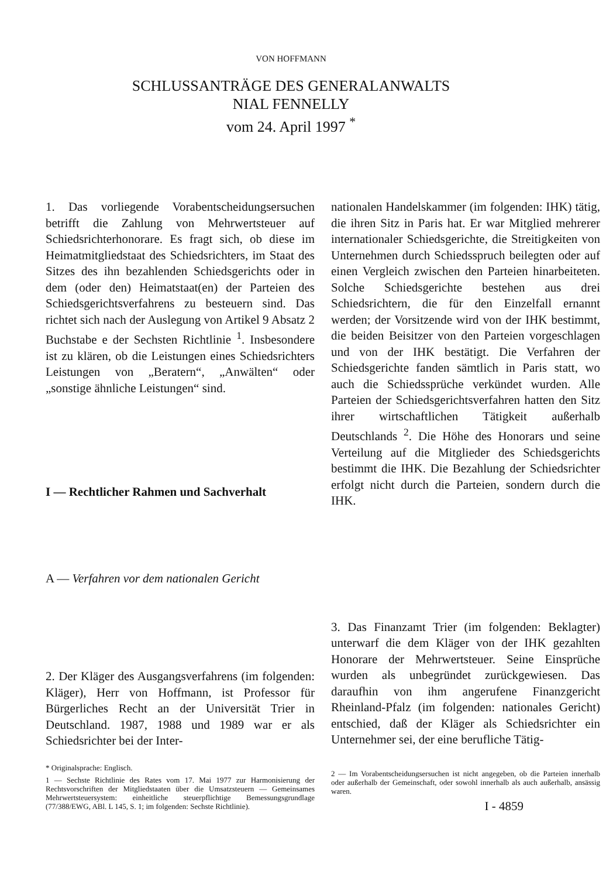VON HOFFMANN
SCHLUSSANTRÄGE DES GENERALANWALTS
NIAL FENNELLY
vom 24. April 1997 <sup>*</sup>
1. Das vorliegende Vorabentscheidungsersuchen betrifft die Zahlung von Mehrwertsteuer auf Schiedsrichterhonorare. Es fragt sich, ob diese im Heimatmitgliedstaat des Schiedsrichters, im Staat des Sitzes des ihn bezahlenden Schiedsgerichts oder in dem (oder den) Heimatstaat(en) der Parteien des Schiedsgerichtsverfahrens zu besteuern sind. Das richtet sich nach der Auslegung von Artikel 9 Absatz 2 Buchstabe e der Sechsten Richtlinie <sup>1</sup>. Insbesondere ist zu klären, ob die Leistungen eines Schiedsrichters Leistungen von „Beratern“, „Anwälten“ oder „sonstige ähnliche Leistungen“ sind.
I — Rechtlicher Rahmen und Sachverhalt
A — Verfahren vor dem nationalen Gericht
2. Der Kläger des Ausgangsverfahrens (im folgenden: Kläger), Herr von Hoffmann, ist Professor für Bürgerliches Recht an der Universität Trier in Deutschland. 1987, 1988 und 1989 war er als Schiedsrichter bei der Inter-
* Originalsprache: Englisch.
1 — Sechste Richtlinie des Rates vom 17. Mai 1977 zur Harmonisierung der Rechtsvorschriften der Mitgliedstaaten über die Umsatzsteuern — Gemeinsames Mehrwertsteuersystem: einheitliche steuerpflichtige Bemessungsgrundlage (77/388/EWG, ABl. L 145, S. 1; im folgenden: Sechste Richtlinie).
nationalen Handelskammer (im folgenden: IHK) tätig, die ihren Sitz in Paris hat. Er war Mitglied mehrerer internationaler Schiedsgerichte, die Streitigkeiten von Unternehmen durch Schiedsspruch beilegten oder auf einen Vergleich zwischen den Parteien hinarbeiteten. Solche Schiedsgerichte bestehen aus drei Schiedsrichtern, die für den Einzelfall ernannt werden; der Vorsitzende wird von der IHK bestimmt, die beiden Beisitzer von den Parteien vorgeschlagen und von der IHK bestätigt. Die Verfahren der Schiedsgerichte fanden sämtlich in Paris statt, wo auch die Schiedssprüche verkündet wurden. Alle Parteien der Schiedsgerichtsverfahren hatten den Sitz ihrer wirtschaftlichen Tätigkeit außerhalb Deutschlands <sup>2</sup>. Die Höhe des Honorars und seine Verteilung auf die Mitglieder des Schiedsgerichts bestimmt die IHK. Die Bezahlung der Schiedsrichter erfolgt nicht durch die Parteien, sondern durch die IHK.
3. Das Finanzamt Trier (im folgenden: Beklagter) unterwarf die dem Kläger von der IHK gezahlten Honorare der Mehrwertsteuer. Seine Einsprüche wurden als unbegründet zurückgewiesen. Das daraufhin von ihm angerufene Finanzgericht Rheinland-Pfalz (im folgenden: nationales Gericht) entschied, daß der Kläger als Schiedsrichter ein Unternehmer sei, der eine berufliche Tätig-
2 — Im Vorabentscheidungsersuchen ist nicht angegeben, ob die Parteien innerhalb oder außerhalb der Gemeinschaft, oder sowohl innerhalb als auch außerhalb, ansässig waren.
I - 4859